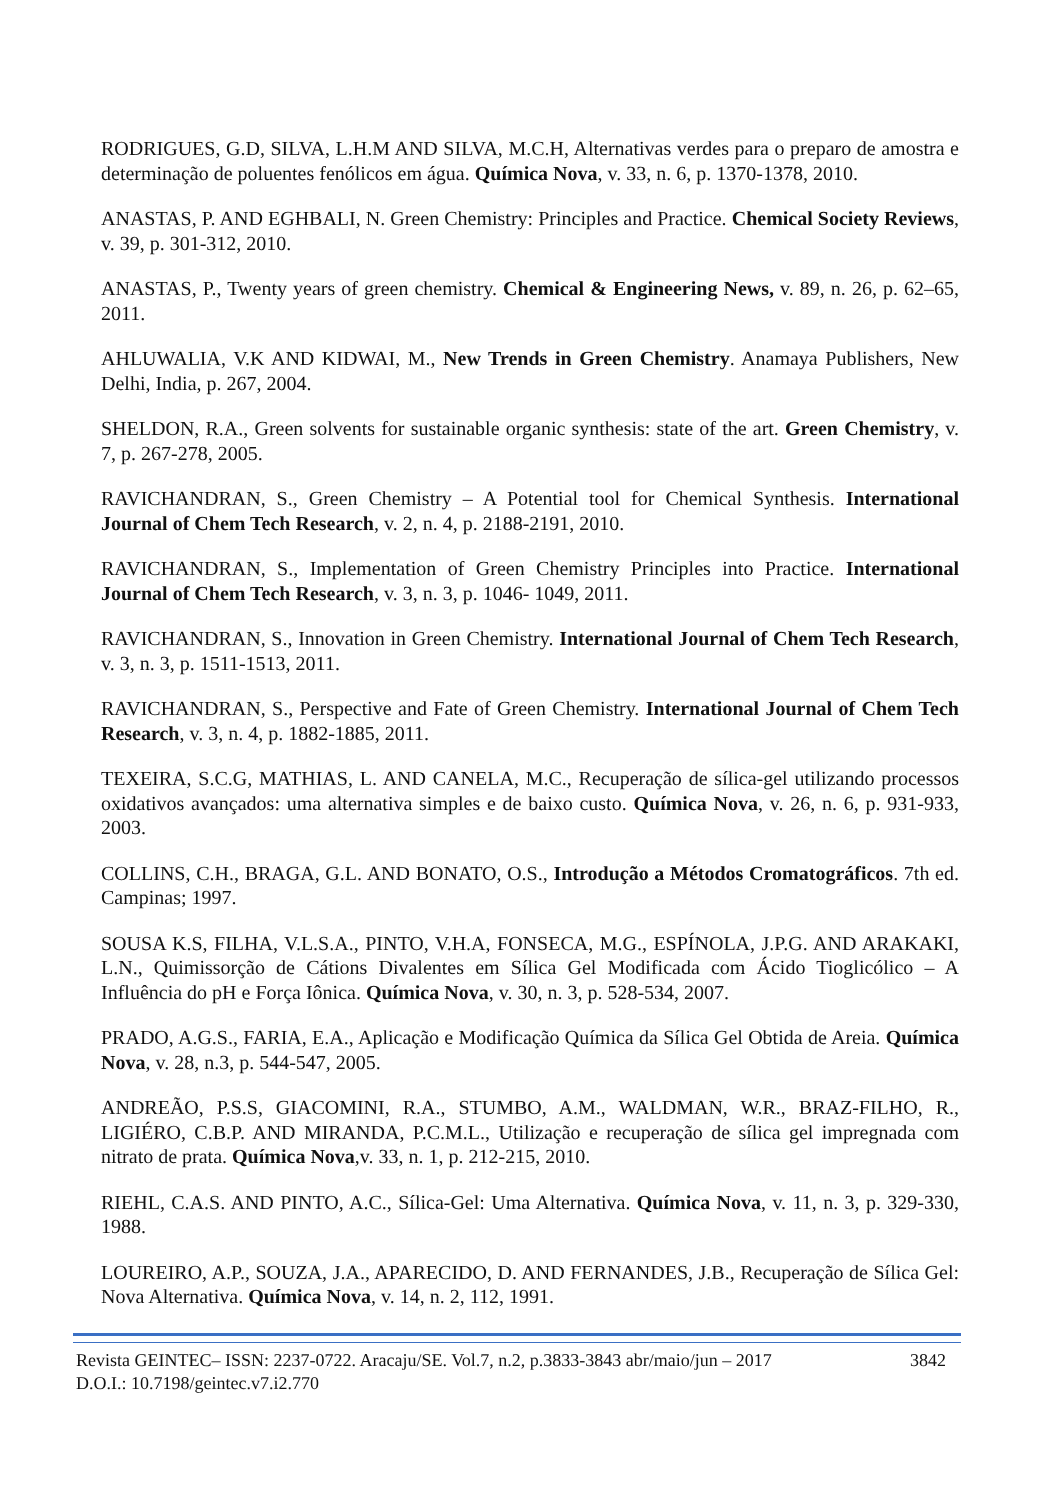RODRIGUES, G.D, SILVA, L.H.M AND SILVA, M.C.H, Alternativas verdes para o preparo de amostra e determinação de poluentes fenólicos em água. Química Nova, v. 33, n. 6, p. 1370-1378, 2010.
ANASTAS, P. AND EGHBALI, N. Green Chemistry: Principles and Practice. Chemical Society Reviews, v. 39, p. 301-312, 2010.
ANASTAS, P., Twenty years of green chemistry. Chemical & Engineering News, v. 89, n. 26, p. 62–65, 2011.
AHLUWALIA, V.K AND KIDWAI, M., New Trends in Green Chemistry. Anamaya Publishers, New Delhi, India, p. 267, 2004.
SHELDON, R.A., Green solvents for sustainable organic synthesis: state of the art. Green Chemistry, v. 7, p. 267-278, 2005.
RAVICHANDRAN, S., Green Chemistry – A Potential tool for Chemical Synthesis. International Journal of Chem Tech Research, v. 2, n. 4, p. 2188-2191, 2010.
RAVICHANDRAN, S., Implementation of Green Chemistry Principles into Practice. International Journal of Chem Tech Research, v. 3, n. 3, p. 1046- 1049, 2011.
RAVICHANDRAN, S., Innovation in Green Chemistry. International Journal of Chem Tech Research, v. 3, n. 3, p. 1511-1513, 2011.
RAVICHANDRAN, S., Perspective and Fate of Green Chemistry. International Journal of Chem Tech Research, v. 3, n. 4, p. 1882-1885, 2011.
TEXEIRA, S.C.G, MATHIAS, L. AND CANELA, M.C., Recuperação de sílica-gel utilizando processos oxidativos avançados: uma alternativa simples e de baixo custo. Química Nova, v. 26, n. 6, p. 931-933, 2003.
COLLINS, C.H., BRAGA, G.L. AND BONATO, O.S., Introdução a Métodos Cromatográficos. 7th ed. Campinas; 1997.
SOUSA K.S, FILHA, V.L.S.A., PINTO, V.H.A, FONSECA, M.G., ESPÍNOLA, J.P.G. AND ARAKAKI, L.N., Quimissorção de Cátions Divalentes em Sílica Gel Modificada com Ácido Tioglicólico – A Influência do pH e Força Iônica. Química Nova, v. 30, n. 3, p. 528-534, 2007.
PRADO, A.G.S., FARIA, E.A., Aplicação e Modificação Química da Sílica Gel Obtida de Areia. Química Nova, v. 28, n.3, p. 544-547, 2005.
ANDREÃO, P.S.S, GIACOMINI, R.A., STUMBO, A.M., WALDMAN, W.R., BRAZ-FILHO, R., LIGIÉRO, C.B.P. AND MIRANDA, P.C.M.L., Utilização e recuperação de sílica gel impregnada com nitrato de prata. Química Nova,v. 33, n. 1, p. 212-215, 2010.
RIEHL, C.A.S. AND PINTO, A.C., Sílica-Gel: Uma Alternativa. Química Nova, v. 11, n. 3, p. 329-330, 1988.
LOUREIRO, A.P., SOUZA, J.A., APARECIDO, D. AND FERNANDES, J.B., Recuperação de Sílica Gel: Nova Alternativa. Química Nova, v. 14, n. 2, 112, 1991.
Revista GEINTEC– ISSN: 2237-0722. Aracaju/SE. Vol.7, n.2, p.3833-3843 abr/maio/jun – 2017 3842
D.O.I.: 10.7198/geintec.v7.i2.770